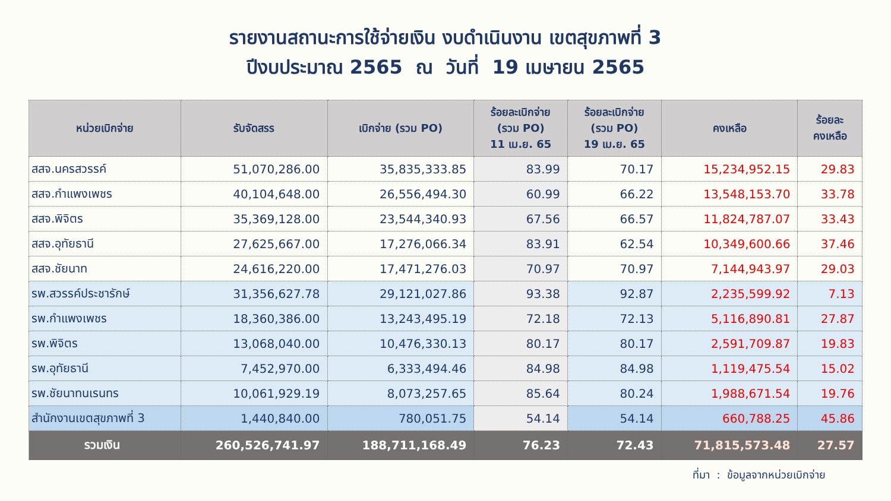รายงานสถานะการใช้จ่ายเงิน งบดำเนินงาน เขตสุขภาพที่ 3
ปีงบประมาณ 2565 ณ วันที่ 19 เมษายน 2565
| หน่วยเบิกจ่าย | รับจัดสรร | เบิกจ่าย (รวม PO) | ร้อยละเบิกจ่าย (รวม PO) 11 เม.ย. 65 | ร้อยละเบิกจ่าย (รวม PO) 19 เม.ย. 65 | คงเหลือ | ร้อยละ คงเหลือ |
| --- | --- | --- | --- | --- | --- | --- |
| สสจ.นครสวรรค์ | 51,070,286.00 | 35,835,333.85 | 83.99 | 70.17 | 15,234,952.15 | 29.83 |
| สสจ.กำแพงเพชร | 40,104,648.00 | 26,556,494.30 | 60.99 | 66.22 | 13,548,153.70 | 33.78 |
| สสจ.พิจิตร | 35,369,128.00 | 23,544,340.93 | 67.56 | 66.57 | 11,824,787.07 | 33.43 |
| สสจ.อุทัยธานี | 27,625,667.00 | 17,276,066.34 | 83.91 | 62.54 | 10,349,600.66 | 37.46 |
| สสจ.ชัยนาท | 24,616,220.00 | 17,471,276.03 | 70.97 | 70.97 | 7,144,943.97 | 29.03 |
| รพ.สวรรค์ประชารักษ์ | 31,356,627.78 | 29,121,027.86 | 93.38 | 92.87 | 2,235,599.92 | 7.13 |
| รพ.กำแพงเพชร | 18,360,386.00 | 13,243,495.19 | 72.18 | 72.13 | 5,116,890.81 | 27.87 |
| รพ.พิจิตร | 13,068,040.00 | 10,476,330.13 | 80.17 | 80.17 | 2,591,709.87 | 19.83 |
| รพ.อุทัยธานี | 7,452,970.00 | 6,333,494.46 | 84.98 | 84.98 | 1,119,475.54 | 15.02 |
| รพ.ชัยนาทนเรนทร | 10,061,929.19 | 8,073,257.65 | 85.64 | 80.24 | 1,988,671.54 | 19.76 |
| สำนักงานเขตสุขภาพที่ 3 | 1,440,840.00 | 780,051.75 | 54.14 | 54.14 | 660,788.25 | 45.86 |
| รวมเงิน | 260,526,741.97 | 188,711,168.49 | 76.23 | 72.43 | 71,815,573.48 | 27.57 |
ที่มา : ข้อมูลจากหน่วยเบิกจ่าย